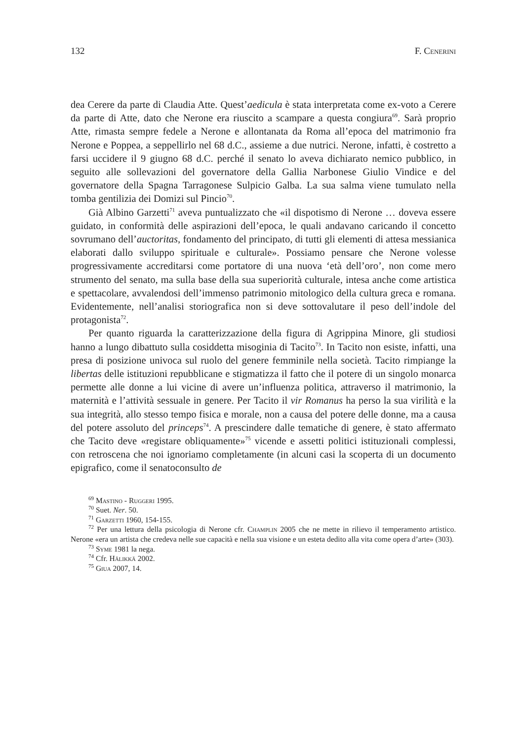132 F. Cenerini
dea Cerere da parte di Claudia Atte. Quest’aedicula è stata interpretata come ex-voto a Cerere da parte di Atte, dato che Nerone era riuscito a scampare a questa congiura<sup>69</sup>. Sarà proprio Atte, rimasta sempre fedele a Nerone e allontanata da Roma all’epoca del matrimonio fra Nerone e Poppea, a seppellirlo nel 68 d.C., assieme a due nutrici. Nerone, infatti, è costretto a farsi uccidere il 9 giugno 68 d.C. perché il senato lo aveva dichiarato nemico pubblico, in seguito alle sollevazioni del governatore della Gallia Narbonese Giulio Vindice e del governatore della Spagna Tarragonese Sulpicio Galba. La sua salma viene tumulato nella tomba gentilizia dei Domizi sul Pincio<sup>70</sup>.
Già Albino Garzetti<sup>71</sup> aveva puntualizzato che «il dispotismo di Nerone … doveva essere guidato, in conformità delle aspirazioni dell’epoca, le quali andavano caricando il concetto sovrumano dell’auctoritas, fondamento del principato, di tutti gli elementi di attesa messianica elaborati dallo sviluppo spirituale e culturale». Possiamo pensare che Nerone volesse progressivamente accreditarsi come portatore di una nuova ‘età dell’oro’, non come mero strumento del senato, ma sulla base della sua superiorità culturale, intesa anche come artistica e spettacolare, avvalendosi dell’immenso patrimonio mitologico della cultura greca e romana. Evidentemente, nell’analisi storiografica non si deve sottovalutare il peso dell’indole del protagonista<sup>72</sup>.
Per quanto riguarda la caratterizzazione della figura di Agrippina Minore, gli studiosi hanno a lungo dibattuto sulla cosiddetta misoginia di Tacito<sup>73</sup>. In Tacito non esiste, infatti, una presa di posizione univoca sul ruolo del genere femminile nella società. Tacito rimpiange la libertas delle istituzioni repubblicane e stigmatizza il fatto che il potere di un singolo monarca permette alle donne a lui vicine di avere un’influenza politica, attraverso il matrimonio, la maternità e l’attività sessuale in genere. Per Tacito il vir Romanus ha perso la sua virilità e la sua integrità, allo stesso tempo fisica e morale, non a causa del potere delle donne, ma a causa del potere assoluto del princeps<sup>74</sup>. A prescindere dalle tematiche di genere, è stato affermato che Tacito deve «registare obliquamente»<sup>75</sup> vicende e assetti politici istituzionali complessi, con retroscena che noi ignoriamo completamente (in alcuni casi la scoperta di un documento epigrafico, come il senatoconsulto de
<sup>69</sup> Mastino - Ruggeri 1995.
<sup>70</sup> Suet. Ner. 50.
<sup>71</sup> Garzetti 1960, 154-155.
<sup>72</sup> Per una lettura della psicologia di Nerone cfr. Champlin 2005 che ne mette in rilievo il temperamento artistico. Nerone «era un artista che credeva nelle sue capacità e nella sua visione e un esteta dedito alla vita come opera d’arte» (303).
<sup>73</sup> Syme 1981 la nega.
<sup>74</sup> Cfr. Hälikkä 2002.
<sup>75</sup> Giua 2007, 14.